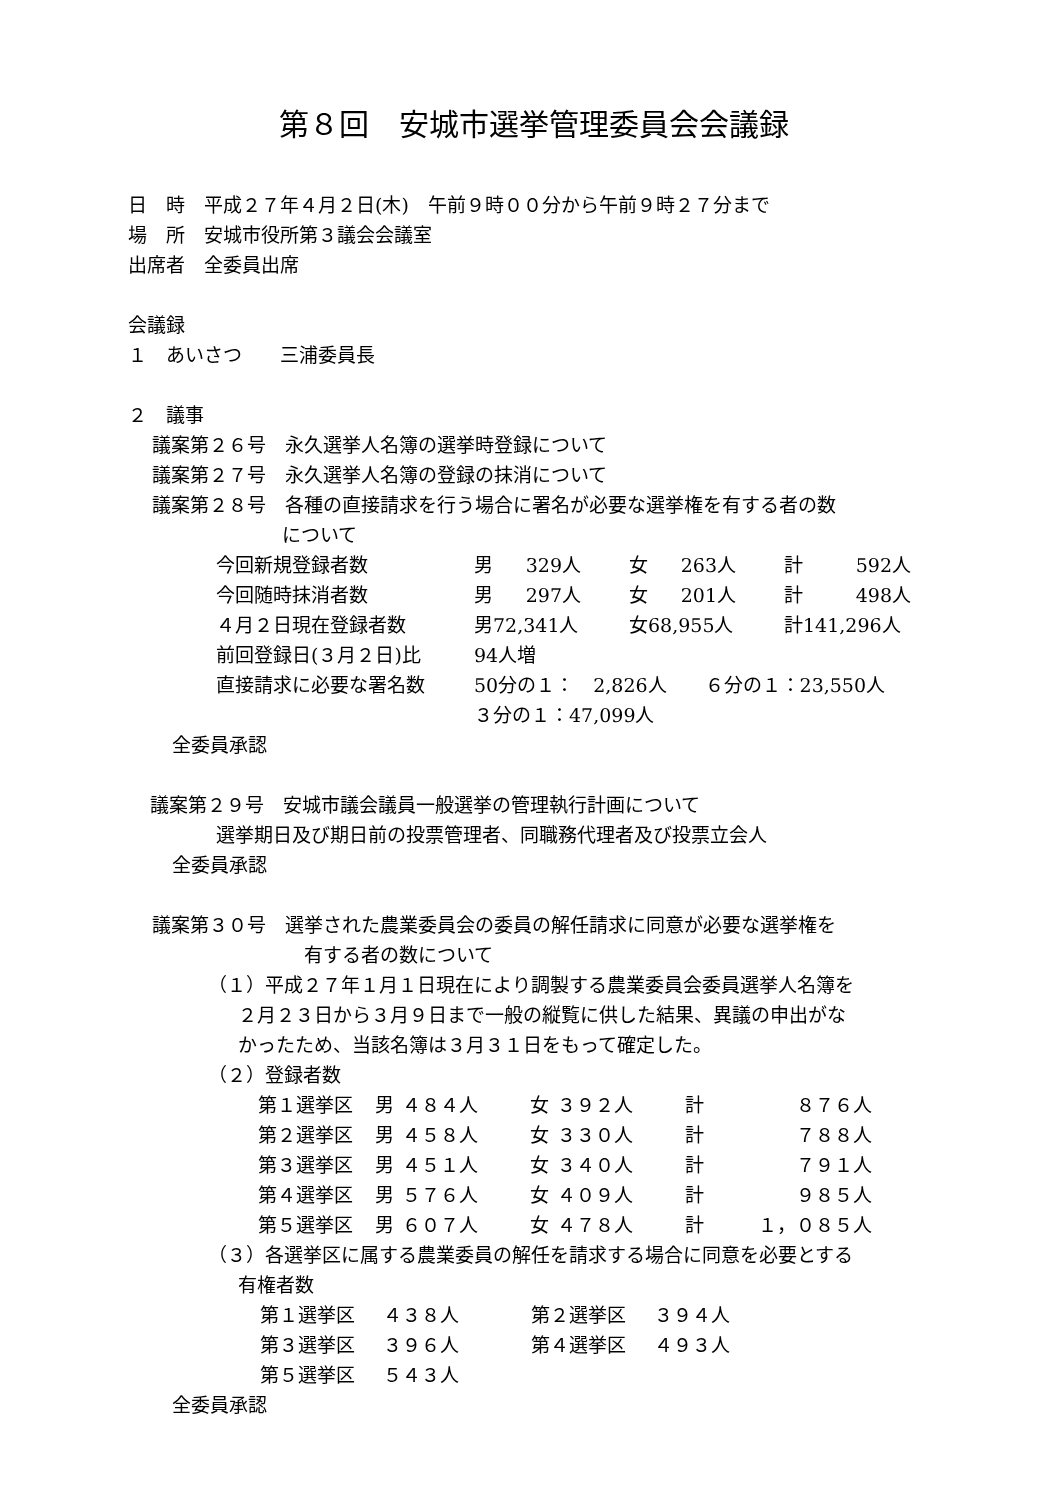第８回　安城市選挙管理委員会会議録
日　時　平成２７年４月２日(木)　午前９時００分から午前９時２７分まで
場　所　安城市役所第３議会会議室
出席者　全委員出席
会議録
１　あいさつ　　三浦委員長
２　議事
議案第２６号　永久選挙人名簿の選挙時登録について
議案第２７号　永久選挙人名簿の登録の抹消について
議案第２８号　各種の直接請求を行う場合に署名が必要な選挙権を有する者の数
について
| 今回新規登録者数 | 男 | 329人 | 女 | 263人 | 計 | 592人 |
| 今回随時抹消者数 | 男 | 297人 | 女 | 201人 | 計 | 498人 |
| ４月２日現在登録者数 | 男72,341人 | | 女68,955人 | | 計141,296人 | |
| 前回登録日(３月２日)比 | 94人増 | | | | | |
| 直接請求に必要な署名数 | 50分の１： 2,826人 ６分の１：23,550人 | | | | | |
| | ３分の１：47,099人 | | | | | |
全委員承認
議案第２９号　安城市議会議員一般選挙の管理執行計画について
選挙期日及び期日前の投票管理者、同職務代理者及び投票立会人
全委員承認
議案第３０号　選挙された農業委員会の委員の解任請求に同意が必要な選挙権を
有する者の数について
（１）平成２７年１月１日現在により調製する農業委員会委員選挙人名簿を
２月２３日から３月９日まで一般の縦覧に供した結果、異議の申出がな
かったため、当該名簿は３月３１日をもって確定した。
（２）登録者数
| 第１選挙区 | 男 | ４８４人 | 女 | ３９２人 | 計 | ８７６人 |
| 第２選挙区 | 男 | ４５８人 | 女 | ３３０人 | 計 | ７８８人 |
| 第３選挙区 | 男 | ４５１人 | 女 | ３４０人 | 計 | ７９１人 |
| 第４選挙区 | 男 | ５７６人 | 女 | ４０９人 | 計 | ９８５人 |
| 第５選挙区 | 男 | ６０７人 | 女 | ４７８人 | 計 | １，０８５人 |
（３）各選挙区に属する農業委員の解任を請求する場合に同意を必要とする
有権者数
| 第１選挙区 | ４３８人 | 第２選挙区 | ３９４人 |
| 第３選挙区 | ３９６人 | 第４選挙区 | ４９３人 |
| 第５選挙区 | ５４３人 | | |
全委員承認